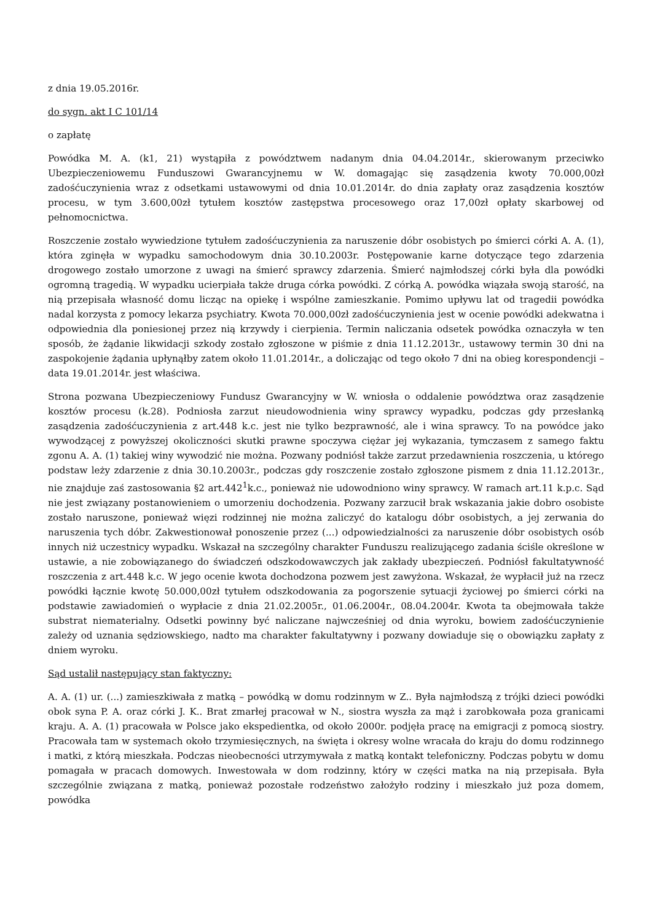z dnia 19.05.2016r.
do sygn. akt I C 101/14
o zapłatę
Powódka M. A. (k1, 21) wystąpiła z powództwem nadanym dnia 04.04.2014r., skierowanym przeciwko Ubezpieczeniowemu Funduszowi Gwarancyjnemu w W. domagając się zasądzenia kwoty 70.000,00zł zadośćuczynienia wraz z odsetkami ustawowymi od dnia 10.01.2014r. do dnia zapłaty oraz zasądzenia kosztów procesu, w tym 3.600,00zł tytułem kosztów zastępstwa procesowego oraz 17,00zł opłaty skarbowej od pełnomocnictwa.
Roszczenie zostało wywiedzione tytułem zadośćuczynienia za naruszenie dóbr osobistych po śmierci córki A. A. (1), która zginęła w wypadku samochodowym dnia 30.10.2003r. Postępowanie karne dotyczące tego zdarzenia drogowego zostało umorzone z uwagi na śmierć sprawcy zdarzenia. Śmierć najmłodszej córki była dla powódki ogromną tragedią. W wypadku ucierpiała także druga córka powódki. Z córką A. powódka wiązała swoją starość, na nią przepisała własność domu licząc na opiekę i wspólne zamieszkanie. Pomimo upływu lat od tragedii powódka nadal korzysta z pomocy lekarza psychiatry. Kwota 70.000,00zł zadośćuczynienia jest w ocenie powódki adekwatna i odpowiednia dla poniesionej przez nią krzywdy i cierpienia. Termin naliczania odsetek powódka oznaczyła w ten sposób, że żądanie likwidacji szkody zostało zgłoszone w piśmie z dnia 11.12.2013r., ustawowy termin 30 dni na zaspokojenie żądania upłynąłby zatem około 11.01.2014r., a doliczając od tego około 7 dni na obieg korespondencji – data 19.01.2014r. jest właściwa.
Strona pozwana Ubezpieczeniowy Fundusz Gwarancyjny w W. wniosła o oddalenie powództwa oraz zasądzenie kosztów procesu (k.28). Podniosła zarzut nieudowodnienia winy sprawcy wypadku, podczas gdy przesłanką zasądzenia zadośćuczynienia z art.448 k.c. jest nie tylko bezprawność, ale i wina sprawcy. To na powódce jako wywodzącej z powyższej okoliczności skutki prawne spoczywa ciężar jej wykazania, tymczasem z samego faktu zgonu A. A. (1) takiej winy wywodzić nie można. Pozwany podniósł także zarzut przedawnienia roszczenia, u którego podstaw leży zdarzenie z dnia 30.10.2003r., podczas gdy roszczenie zostało zgłoszone pismem z dnia 11.12.2013r., nie znajduje zaś zastosowania §2 art.442<sup>1</sup>k.c., ponieważ nie udowodniono winy sprawcy. W ramach art.11 k.p.c. Sąd nie jest związany postanowieniem o umorzeniu dochodzenia. Pozwany zarzucił brak wskazania jakie dobro osobiste zostało naruszone, ponieważ więzi rodzinnej nie można zaliczyć do katalogu dóbr osobistych, a jej zerwania do naruszenia tych dóbr. Zakwestionował ponoszenie przez (...) odpowiedzialności za naruszenie dóbr osobistych osób innych niż uczestnicy wypadku. Wskazał na szczególny charakter Funduszu realizującego zadania ściśle określone w ustawie, a nie zobowiązanego do świadczeń odszkodowawczych jak zakłady ubezpieczeń. Podniósł fakultatywność roszczenia z art.448 k.c. W jego ocenie kwota dochodzona pozwem jest zawyżona. Wskazał, że wypłacił już na rzecz powódki łącznie kwotę 50.000,00zł tytułem odszkodowania za pogorszenie sytuacji życiowej po śmierci córki na podstawie zawiadomień o wypłacie z dnia 21.02.2005r., 01.06.2004r., 08.04.2004r. Kwota ta obejmowała także substrat niematerialny. Odsetki powinny być naliczane najwcześniej od dnia wyroku, bowiem zadośćuczynienie zależy od uznania sędziowskiego, nadto ma charakter fakultatywny i pozwany dowiaduje się o obowiązku zapłaty z dniem wyroku.
Sąd ustalił następujący stan faktyczny:
A. A. (1) ur. (...) zamieszkiwała z matką – powódką w domu rodzinnym w Z.. Była najmłodszą z trójki dzieci powódki obok syna P. A. oraz córki J. K.. Brat zmarłej pracował w N., siostra wyszła za mąż i zarobkowała poza granicami kraju. A. A. (1) pracowała w Polsce jako ekspedientka, od około 2000r. podjęła pracę na emigracji z pomocą siostry. Pracowała tam w systemach około trzymiesięcznych, na święta i okresy wolne wracała do kraju do domu rodzinnego i matki, z którą mieszkała. Podczas nieobecności utrzymywała z matką kontakt telefoniczny. Podczas pobytu w domu pomagała w pracach domowych. Inwestowała w dom rodzinny, który w części matka na nią przepisała. Była szczególnie związana z matką, ponieważ pozostałe rodzeństwo założyło rodziny i mieszkało już poza domem, powódka